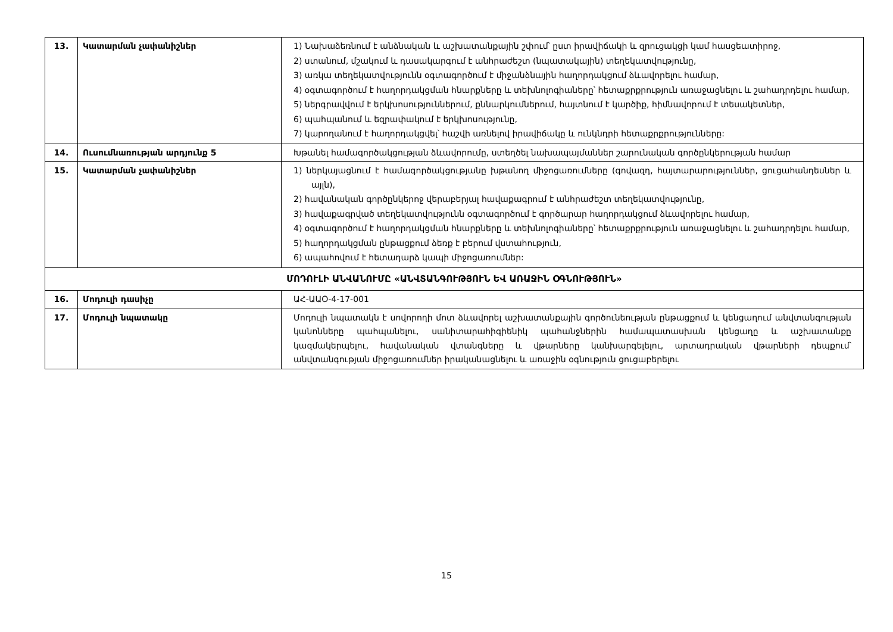| 13. | Կատարման չափանիշներ | 1) Նախաձեռնում է անձնական և աշխատանքային շփում՝ ըստ իրավիճակի և զրուցակցի կամ հասցեատիրոջ, 2) ստանում, մշակում և դասակարգում է անհրաժեշտ (նպատակային) տեղեկատվությունը, 3) առկա տեղեկատվությունն օգտագործում է միջանձնային հաղորդակցում ձևավորելու համար, 4) օգտագործում է հաղորդակցման հնարքները և տեխնոլոգիաները՝ հետաքրքրություն առաջացնելու և շահադրդելու համար, 5) ներգրավվում է երկխոսություններում, քննարկումներում, հայտնում է կարծիք, հիմնավորում է տեսակետներ, 6) պահպանում և եզրափակում է երկխոսությունը, 7) կարողանում է հաղորդակցվել՝ հաշվի առնելով իրավիճակը և ունկնդրի հետաքրքրությունները: |
| 14. | Ուսումնառության արդյունք 5 | Խթանել համագործակցության ձևավորումը, ստեղծել նախապայմաններ շարունական գործընկերության համար |
| 15. | Կատարման չափանիշներ | 1) ներկայացնում է համագործակցությանը խթանող միջոցառումները (գովազդ, հայտարարություններ, ցուցահանդեսներ և այլն), 2) հավանական գործընկերոջ վերաբերյալ հավաքագրում է անհրաժեշտ տեղեկատվությունը, 3) հավաքագրված տեղեկատվությունն օգտագործում է գործարար հաղորդակցում ձևավորելու համար, 4) օգտագործում է հաղորդակցման հնարքները և տեխնոլոգիաները՝ հետաքրքրություն առաջացնելու և շահադրդելու համար, 5) հաղորդակցման ընթացքում ձեռք է բերում վստահություն, 6) ապահովում է հետադարձ կապի միջոցառումներ: |
| ՄՈԴՈՒԼԻ ԱՆՎԱՆՈՒՄԸ «ԱՆՎՏԱՆԳՈՒԹՅՈՒՆ ԵՎ ԱՌԱՋԻՆ ՕԳՆՈՒԹՅՈՒՆ» | | |
| 16. | Մոդուլի դասիչը | ԱՀ-ԱԱՕ-4-17-001 |
| 17. | Մոդուլի նպատակը | Մոդուլի նպատակն է սովորողի մոտ ձևավորել աշխատանքային գործունեության ընթացքում և կենցաղում անվտանգության կանոնները պահպանելու, սանիտարահիգիենիկ պահանջներին համապատասխան կենցաղը և աշխատանքը կազմակերպելու, հավանական վտանգները և վթարները կանխարգելելու, արտադրական վթարների դեպքում՝ անվտանգության միջոցառումներ իրականացնելու և առաջին օգնություն ցուցաբերելու |
15